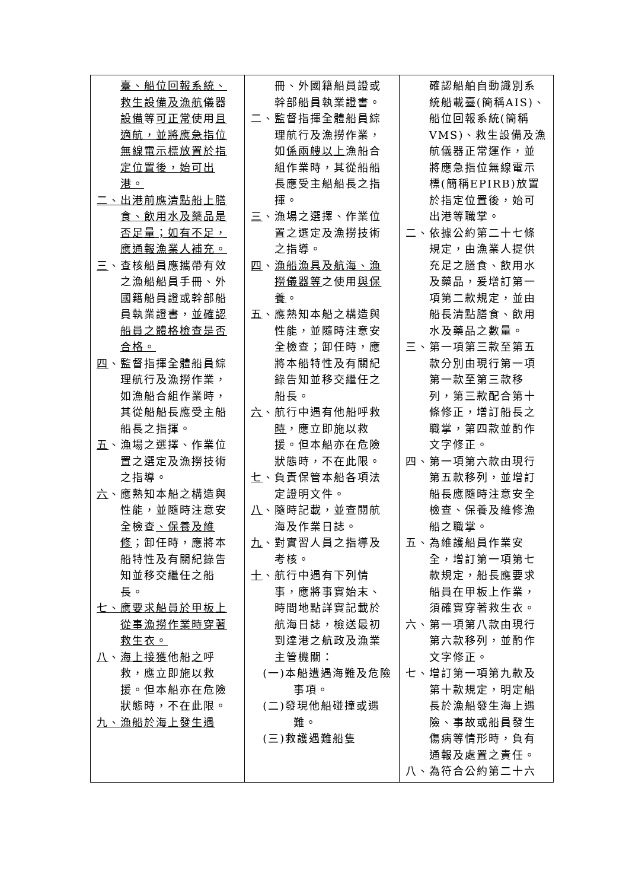| 臺、船位回報系統、救生設備及漁航 儀器 設備 等 可正常 使用 且適航，並將應急指位無線電示標放置於指定位置後，始可出港。 二、出港前應清點船上膳食、飲用水及藥品是否足量；如有不足，應通報漁業人補充。 三 、查核船員應攜帶有效之漁船船員手冊、外國籍船員證或幹部船員執業證書， 並確認船員之體格檢查是否合格。 四 、監督指揮全體船員綜理航行及漁撈作業，如漁船合組作業時，其從船船長應受主船船長之指揮。 五 、漁場之選擇、作業位置之選定及漁撈技術之指導。 六 、應熟知本船之構造與性能，並隨時注意安全檢查 、保養及維修 ；卸任時，應將本船特性及有關紀錄告知並移交繼任之船長。 七、應要求船員於甲板上從事漁撈作業時穿著救生衣。 八 、 海上接獲 他船 之 呼救，應立即施以救援。但本船亦在危險狀態時，不在此限。 九、漁船於海上發生遇 | 冊、外國籍船員證或幹部船員執業證書。 二、監督指揮全體船員綜理航行及漁撈作業，如 係兩艘以上 漁船合組作業時，其從船船長應受主船船長之指揮。 三 、漁場之選擇、作業位置之選定及漁撈技術之指導。 四 、 漁船漁具及航海、漁撈儀器等 之使用 與保養 。 五 、應熟知本船之構造與性能，並隨時注意安全檢查；卸任時，應將本船特性及有關紀錄告知並移交繼任之船長。 六 、航行中遇有他船呼救 時 ，應立即施以救援。但本船亦在危險狀態時，不在此限。 七 、負責保管本船各項法定證明文件。 八 、隨時記載，並查閱航海及作業日誌。 九 、對實習人員之指導及考核。 十 、航行中遇有下列情事，應將事實始末、時間地點詳實記載於航海日誌，檢送最初到達港之航政及漁業主管機關： (一)本船遭遇海難及危險事項。 (二)發現他船碰撞或遇難。 (三)救護遇難船隻 | 確認船舶自動識別系統船載臺(簡稱AIS)、船位回報系統(簡稱VMS)、救生設備及漁航儀器正常運作，並將應急指位無線電示標(簡稱EPIRB)放置於指定位置後，始可出港等職掌。 二、依據公約第二十七條規定，由漁業人提供充足之膳食、飲用水及藥品，爰增訂第一項第二款規定，並由船長清點膳食、飲用水及藥品之數量。 三、第一項第三款至第五款分別由現行第一項第一款至第三款移列，第三款配合第十條修正，增訂船長之職掌，第四款並酌作文字修正。 四、第一項第六款由現行第五款移列，並增訂船長應隨時注意安全檢查、保養及維修漁船之職掌。 五、為維護船員作業安全，增訂第一項第七款規定，船長應要求船員在甲板上作業，須確實穿著救生衣。 六、第一項第八款由現行第六款移列，並酌作文字修正。 七、增訂第一項第九款及第十款規定，明定船長於漁船發生海上遇險、事故或船員發生傷病等情形時，負有通報及處置之責任。 八、為符合公約第二十六 |